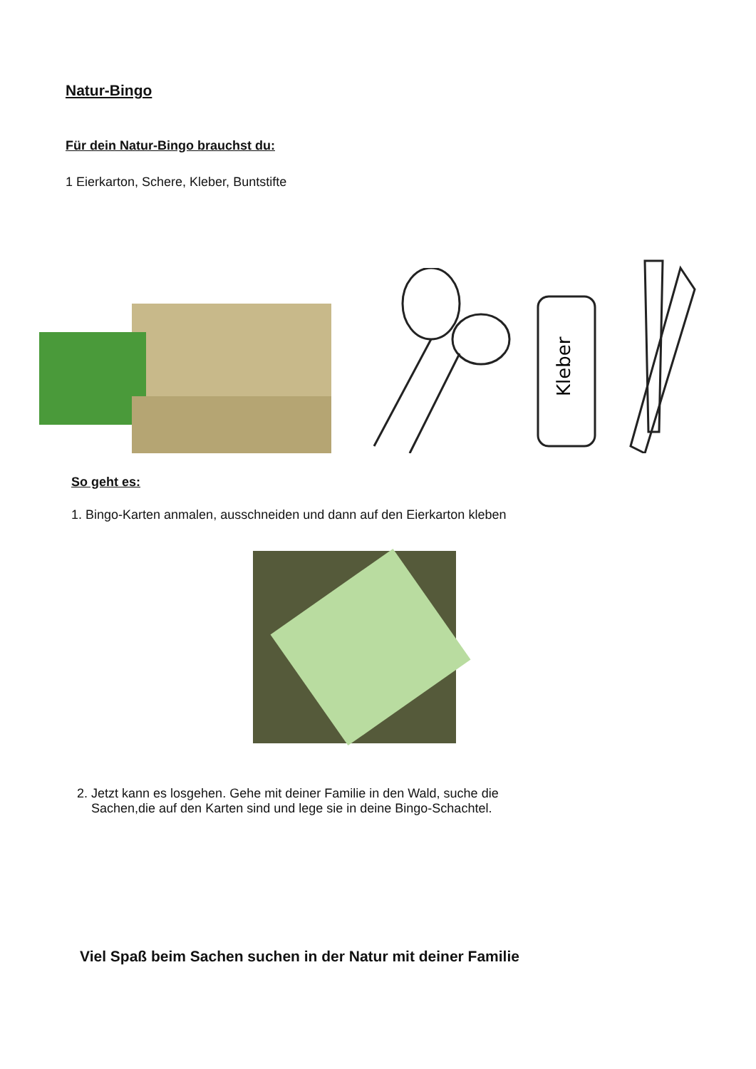Natur-Bingo
Für dein Natur-Bingo brauchst du:
1 Eierkarton, Schere, Kleber, Buntstifte
Kleber
So geht es:
1. Bingo-Karten anmalen, ausschneiden und dann auf den Eierkarton kleben
2. Jetzt kann es losgehen. Gehe mit deiner Familie in den Wald, suche die
Sachen,die auf den Karten sind und lege sie in deine Bingo-Schachtel.
Viel Spaß beim Sachen suchen in der Natur mit deiner Familie